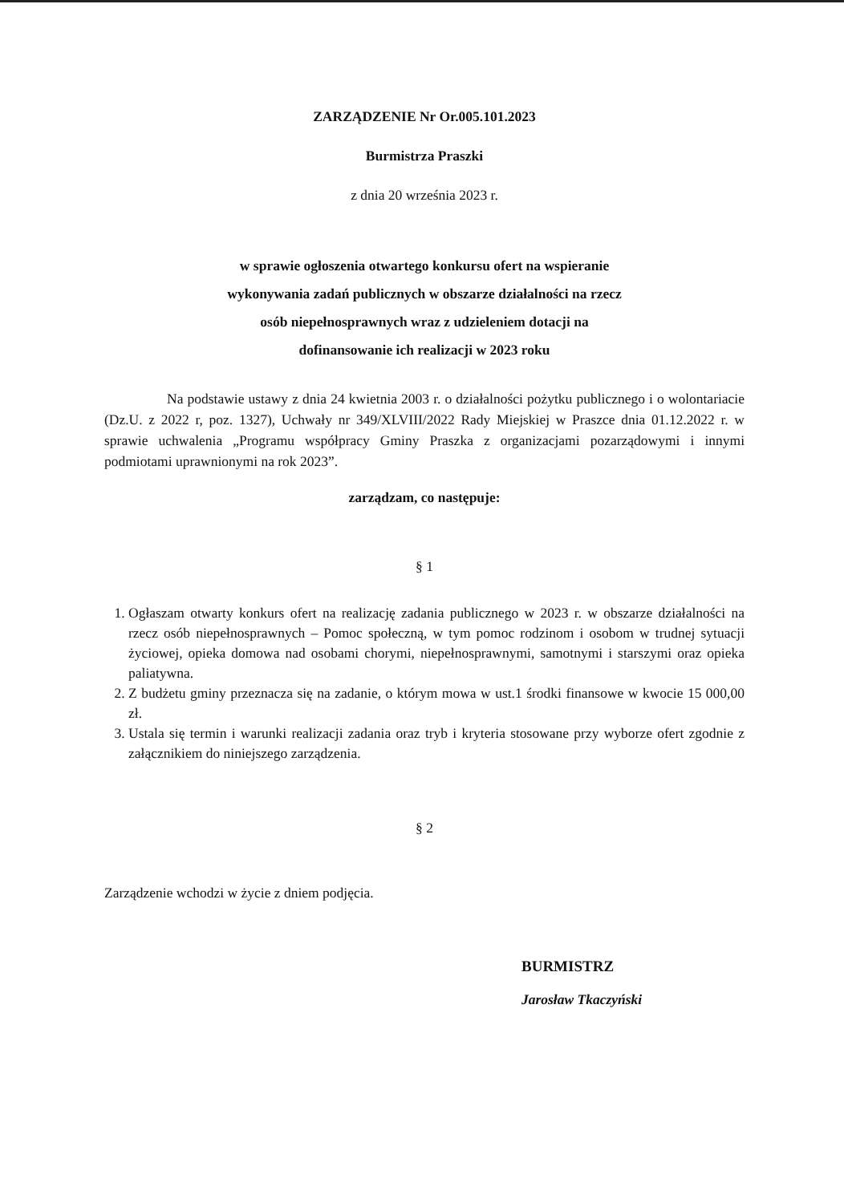ZARZĄDZENIE Nr Or.005.101.2023
Burmistrza Praszki
z dnia 20 września 2023 r.
w sprawie ogłoszenia otwartego konkursu ofert na wspieranie
wykonywania zadań publicznych w obszarze działalności na rzecz
osób niepełnosprawnych wraz z udzieleniem dotacji na
dofinansowanie ich realizacji w 2023 roku
Na podstawie ustawy z dnia 24 kwietnia 2003 r. o działalności pożytku publicznego i o wolontariacie (Dz.U. z 2022 r, poz. 1327), Uchwały nr 349/XLVIII/2022 Rady Miejskiej w Praszce dnia 01.12.2022 r. w sprawie uchwalenia „Programu współpracy Gminy Praszka z organizacjami pozarządowymi i innymi podmiotami uprawnionymi na rok 2023”.
zarządzam, co następuje:
§ 1
1. Ogłaszam otwarty konkurs ofert na realizację zadania publicznego w 2023 r. w obszarze działalności na rzecz osób niepełnosprawnych – Pomoc społeczną, w tym pomoc rodzinom i osobom w trudnej sytuacji życiowej, opieka domowa nad osobami chorymi, niepełnosprawnymi, samotnymi i starszymi oraz opieka paliatywna.
2. Z budżetu gminy przeznacza się na zadanie, o którym mowa w ust.1 środki finansowe w kwocie 15 000,00 zł.
3. Ustala się termin i warunki realizacji zadania oraz tryb i kryteria stosowane przy wyborze ofert zgodnie z załącznikiem do niniejszego zarządzenia.
§ 2
Zarządzenie wchodzi w życie z dniem podjęcia.
BURMISTRZ
Jarosław Tkaczyński